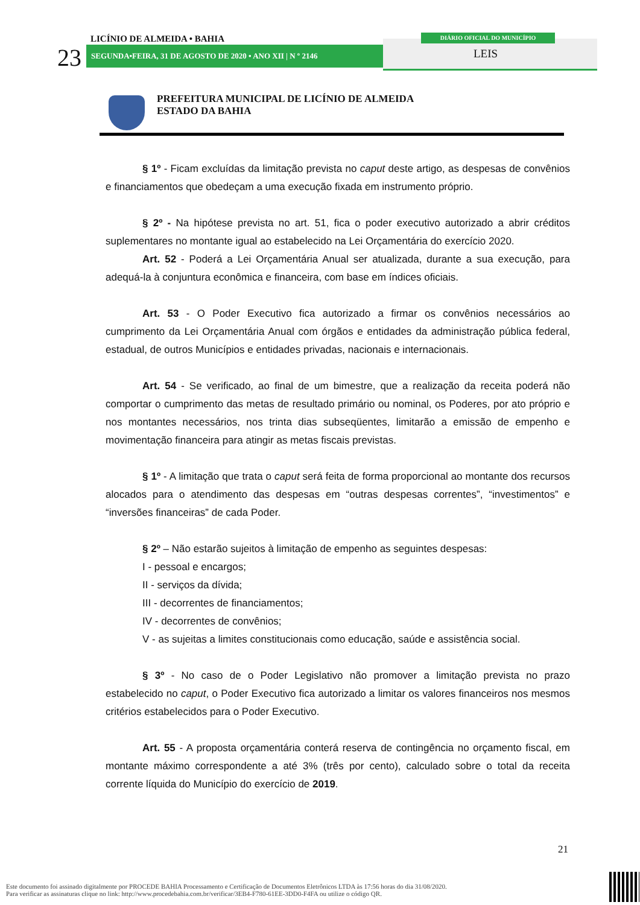23
LICÍNIO DE ALMEIDA • BAHIA
SEGUNDA•FEIRA, 31 DE AGOSTO DE 2020 • ANO XII | N º 2146
DIÁRIO OFICIAL DO MUNICÍPIO
LEIS
PREFEITURA MUNICIPAL DE LICÍNIO DE ALMEIDA
ESTADO DA BAHIA
§ 1º - Ficam excluídas da limitação prevista no caput deste artigo, as despesas de convênios e financiamentos que obedeçam a uma execução fixada em instrumento próprio.
§ 2º - Na hipótese prevista no art. 51, fica o poder executivo autorizado a abrir créditos suplementares no montante igual ao estabelecido na Lei Orçamentária do exercício 2020.
Art. 52 - Poderá a Lei Orçamentária Anual ser atualizada, durante a sua execução, para adequá-la à conjuntura econômica e financeira, com base em índices oficiais.
Art. 53 - O Poder Executivo fica autorizado a firmar os convênios necessários ao cumprimento da Lei Orçamentária Anual com órgãos e entidades da administração pública federal, estadual, de outros Municípios e entidades privadas, nacionais e internacionais.
Art. 54 - Se verificado, ao final de um bimestre, que a realização da receita poderá não comportar o cumprimento das metas de resultado primário ou nominal, os Poderes, por ato próprio e nos montantes necessários, nos trinta dias subseqüentes, limitarão a emissão de empenho e movimentação financeira para atingir as metas fiscais previstas.
§ 1º - A limitação que trata o caput será feita de forma proporcional ao montante dos recursos alocados para o atendimento das despesas em “outras despesas correntes”, “investimentos” e “inversões financeiras” de cada Poder.
§ 2º – Não estarão sujeitos à limitação de empenho as seguintes despesas:
I - pessoal e encargos;
II - serviços da dívida;
III - decorrentes de financiamentos;
IV - decorrentes de convênios;
V - as sujeitas a limites constitucionais como educação, saúde e assistência social.
§ 3º - No caso de o Poder Legislativo não promover a limitação prevista no prazo estabelecido no caput, o Poder Executivo fica autorizado a limitar os valores financeiros nos mesmos critérios estabelecidos para o Poder Executivo.
Art. 55 - A proposta orçamentária conterá reserva de contingência no orçamento fiscal, em montante máximo correspondente a até 3% (três por cento), calculado sobre o total da receita corrente líquida do Município do exercício de 2019.
21
Este documento foi assinado digitalmente por PROCEDE BAHIA Processamento e Certificação de Documentos Eletrônicos LTDA às 17:56 horas do dia 31/08/2020.
Para verificar as assinaturas clique no link: http://www.procedebahia.com.br/verificar/3EB4-F780-61EE-3DD0-F4FA ou utilize o código QR.